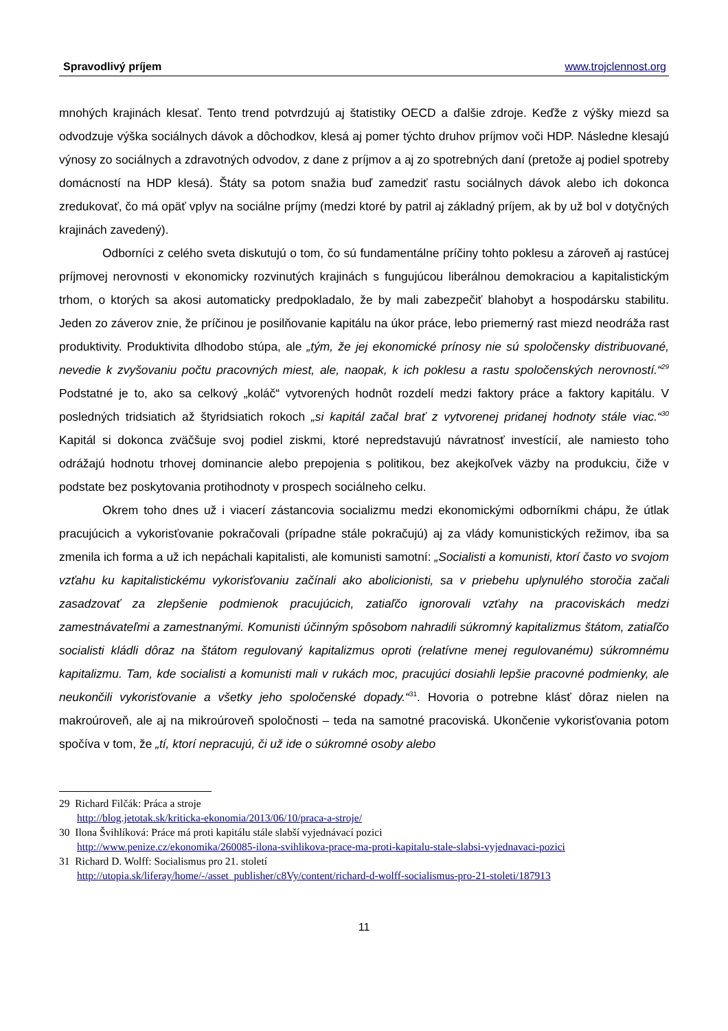Spravodlivý príjem www.trojclennost.org
mnohých krajinách klesať. Tento trend potvrdzujú aj štatistiky OECD a ďalšie zdroje. Keďže z výšky miezd sa odvodzuje výška sociálnych dávok a dôchodkov, klesá aj pomer týchto druhov príjmov voči HDP. Následne klesajú výnosy zo sociálnych a zdravotných odvodov, z dane z príjmov a aj zo spotrebných daní (pretože aj podiel spotreby domácností na HDP klesá). Štáty sa potom snažia buď zamedziť rastu sociálnych dávok alebo ich dokonca zredukovať, čo má opäť vplyv na sociálne príjmy (medzi ktoré by patril aj základný príjem, ak by už bol v dotyčných krajinách zavedený).
Odborníci z celého sveta diskutujú o tom, čo sú fundamentálne príčiny tohto poklesu a zároveň aj rastúcej príjmovej nerovnosti v ekonomicky rozvinutých krajinách s fungujúcou liberálnou demokraciou a kapitalistickým trhom, o ktorých sa akosi automaticky predpokladalo, že by mali zabezpečiť blahobyt a hospodársku stabilitu. Jeden zo záverov znie, že príčinou je posilňovanie kapitálu na úkor práce, lebo priemerný rast miezd neodráža rast produktivity. Produktivita dlhodobo stúpa, ale „tým, že jej ekonomické prínosy nie sú spoločensky distribuované, nevedie k zvyšovaniu počtu pracovných miest, ale, naopak, k ich poklesu a rastu spoločenských nerovností.“<sup>29</sup> Podstatné je to, ako sa celkový „koláč“ vytvorených hodnôt rozdelí medzi faktory práce a faktory kapitálu. V posledných tridsiatich až štyridsiatich rokoch „si kapitál začal brať z vytvorenej pridanej hodnoty stále viac.“<sup>30</sup> Kapitál si dokonca zväčšuje svoj podiel ziskmi, ktoré nepredstavujú návratnosť investícií, ale namiesto toho odrážajú hodnotu trhovej dominancie alebo prepojenia s politikou, bez akejkoľvek väzby na produkciu, čiže v podstate bez poskytovania protihodnoty v prospech sociálneho celku.
Okrem toho dnes už i viacerí zástancovia socializmu medzi ekonomickými odborníkmi chápu, že útlak pracujúcich a vykorisťovanie pokračovali (prípadne stále pokračujú) aj za vlády komunistických režimov, iba sa zmenila ich forma a už ich nepáchali kapitalisti, ale komunisti samotní: „Socialisti a komunisti, ktorí často vo svojom vzťahu ku kapitalistickému vykorisťovaniu začínali ako abolicionisti, sa v priebehu uplynulého storočia začali zasadzovať za zlepšenie podmienok pracujúcich, zatiaľčo ignorovali vzťahy na pracoviskách medzi zamestnávateľmi a zamestnanými. Komunisti účinným spôsobom nahradili súkromný kapitalizmus štátom, zatiaľčo socialisti kládli dôraz na štátom regulovaný kapitalizmus oproti (relatívne menej regulovanému) súkromnému kapitalizmu. Tam, kde socialisti a komunisti mali v rukách moc, pracujúci dosiahli lepšie pracovné podmienky, ale neukončili vykorisťovanie a všetky jeho spoločenské dopady.“<sup>31</sup>. Hovoria o potrebne klásť dôraz nielen na makroúroveň, ale aj na mikroúroveň spoločnosti – teda na samotné pracoviská. Ukončenie vykorisťovania potom spočíva v tom, že „tí, ktorí nepracujú, či už ide o súkromné osoby alebo
29 Richard Filčák: Práca a stroje
http://blog.jetotak.sk/kriticka-ekonomia/2013/06/10/praca-a-stroje/
30 Ilona Švihlíková: Práce má proti kapitálu stále slabší vyjednávací pozici
http://www.penize.cz/ekonomika/260085-ilona-svihlikova-prace-ma-proti-kapitalu-stale-slabsi-vyjednavaci-pozici
31 Richard D. Wolff: Socialismus pro 21. století
http://utopia.sk/liferay/home/-/asset_publisher/c8Vy/content/richard-d-wolff-socialismus-pro-21-stoleti/187913
11